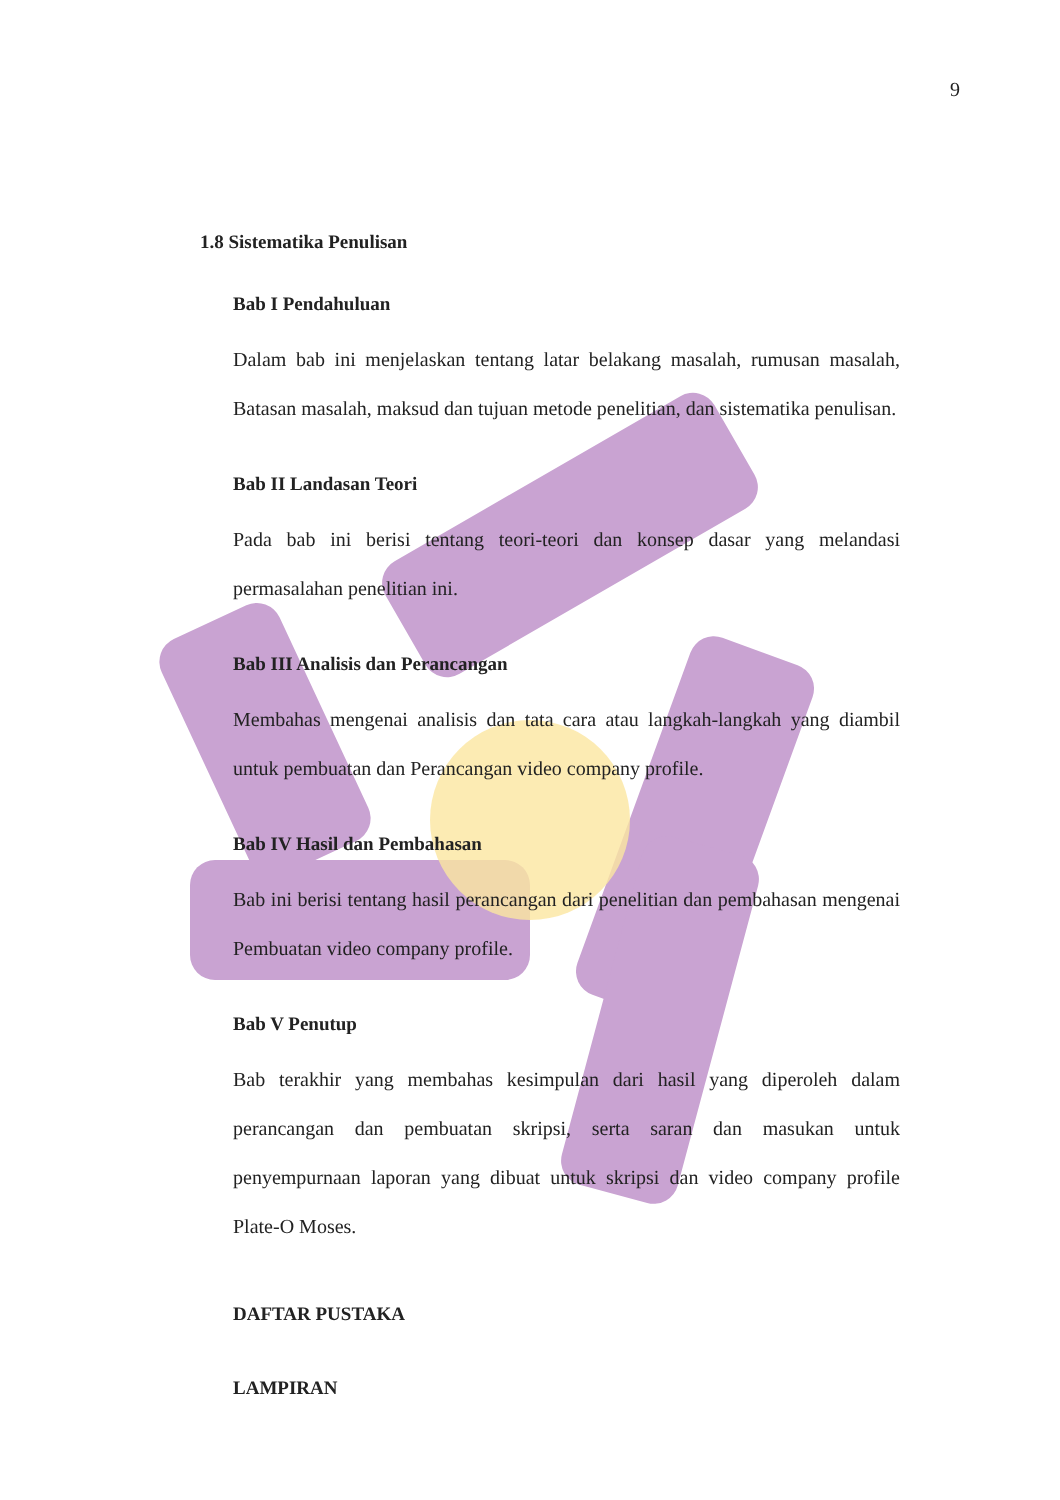9
1.8 Sistematika Penulisan
Bab I Pendahuluan
Dalam bab ini menjelaskan tentang latar belakang masalah, rumusan masalah, Batasan masalah, maksud dan tujuan metode penelitian, dan sistematika penulisan.
Bab II Landasan Teori
Pada bab ini berisi tentang teori-teori dan konsep dasar yang melandasi permasalahan penelitian ini.
Bab III Analisis dan Perancangan
Membahas mengenai analisis dan tata cara atau langkah-langkah yang diambil untuk pembuatan dan Perancangan video company profile.
Bab IV Hasil dan Pembahasan
Bab ini berisi tentang hasil perancangan dari penelitian dan pembahasan mengenai Pembuatan video company profile.
Bab V Penutup
Bab terakhir yang membahas kesimpulan dari hasil yang diperoleh dalam perancangan dan pembuatan skripsi, serta saran dan masukan untuk penyempurnaan laporan yang dibuat untuk skripsi dan video company profile Plate-O Moses.
DAFTAR PUSTAKA
LAMPIRAN